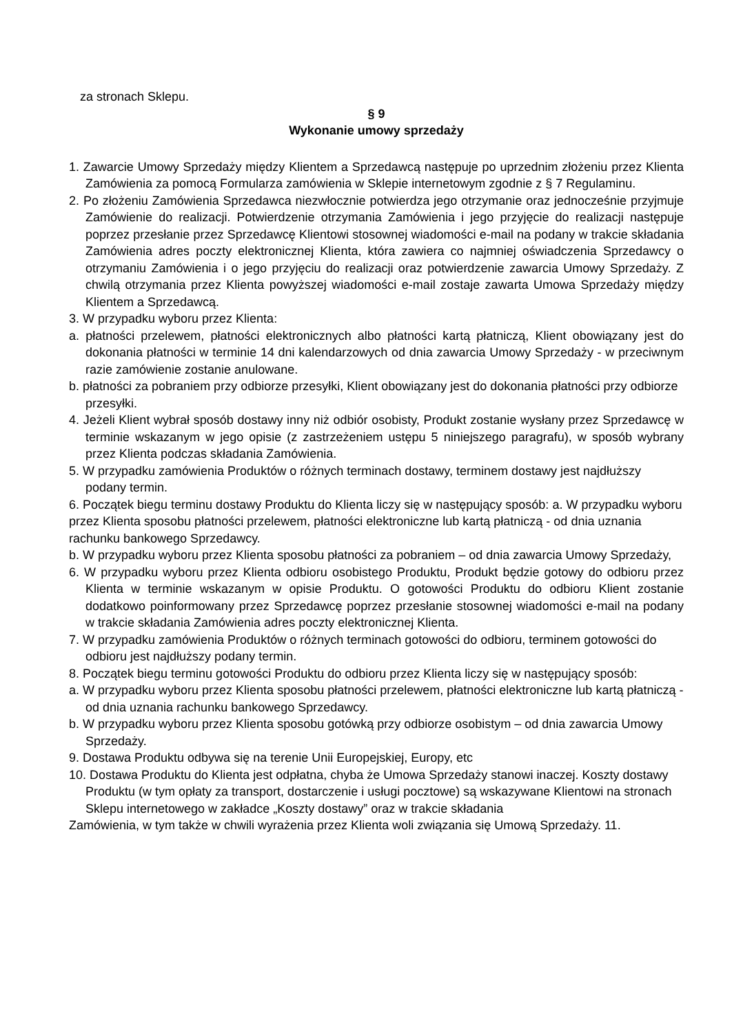za stronach Sklepu.
§ 9
Wykonanie umowy sprzedaży
1. Zawarcie Umowy Sprzedaży między Klientem a Sprzedawcą następuje po uprzednim złożeniu przez Klienta Zamówienia za pomocą Formularza zamówienia w Sklepie internetowym zgodnie z § 7 Regulaminu.
2. Po złożeniu Zamówienia Sprzedawca niezwłocznie potwierdza jego otrzymanie oraz jednocześnie przyjmuje Zamówienie do realizacji. Potwierdzenie otrzymania Zamówienia i jego przyjęcie do realizacji następuje poprzez przesłanie przez Sprzedawcę Klientowi stosownej wiadomości e-mail na podany w trakcie składania Zamówienia adres poczty elektronicznej Klienta, która zawiera co najmniej oświadczenia Sprzedawcy o otrzymaniu Zamówienia i o jego przyjęciu do realizacji oraz potwierdzenie zawarcia Umowy Sprzedaży. Z chwilą otrzymania przez Klienta powyższej wiadomości e-mail zostaje zawarta Umowa Sprzedaży między Klientem a Sprzedawcą.
3. W przypadku wyboru przez Klienta:
a. płatności przelewem, płatności elektronicznych albo płatności kartą płatniczą, Klient obowiązany jest do dokonania płatności w terminie 14 dni kalendarzowych od dnia zawarcia Umowy Sprzedaży - w przeciwnym razie zamówienie zostanie anulowane.
b. płatności za pobraniem przy odbiorze przesyłki, Klient obowiązany jest do dokonania płatności przy odbiorze przesyłki.
4. Jeżeli Klient wybrał sposób dostawy inny niż odbiór osobisty, Produkt zostanie wysłany przez Sprzedawcę w terminie wskazanym w jego opisie (z zastrzeżeniem ustępu 5 niniejszego paragrafu), w sposób wybrany przez Klienta podczas składania Zamówienia.
5. W przypadku zamówienia Produktów o różnych terminach dostawy, terminem dostawy jest najdłuższy podany termin.
6. Początek biegu terminu dostawy Produktu do Klienta liczy się w następujący sposób: a. W przypadku wyboru przez Klienta sposobu płatności przelewem, płatności elektroniczne lub kartą płatniczą - od dnia uznania rachunku bankowego Sprzedawcy.
b. W przypadku wyboru przez Klienta sposobu płatności za pobraniem – od dnia zawarcia Umowy Sprzedaży,
6. W przypadku wyboru przez Klienta odbioru osobistego Produktu, Produkt będzie gotowy do odbioru przez Klienta w terminie wskazanym w opisie Produktu. O gotowości Produktu do odbioru Klient zostanie dodatkowo poinformowany przez Sprzedawcę poprzez przesłanie stosownej wiadomości e-mail na podany w trakcie składania Zamówienia adres poczty elektronicznej Klienta.
7. W przypadku zamówienia Produktów o różnych terminach gotowości do odbioru, terminem gotowości do odbioru jest najdłuższy podany termin.
8. Początek biegu terminu gotowości Produktu do odbioru przez Klienta liczy się w następujący sposób:
a. W przypadku wyboru przez Klienta sposobu płatności przelewem, płatności elektroniczne lub kartą płatniczą - od dnia uznania rachunku bankowego Sprzedawcy.
b. W przypadku wyboru przez Klienta sposobu gotówką przy odbiorze osobistym – od dnia zawarcia Umowy Sprzedaży.
9. Dostawa Produktu odbywa się na terenie Unii Europejskiej, Europy, etc
10. Dostawa Produktu do Klienta jest odpłatna, chyba że Umowa Sprzedaży stanowi inaczej. Koszty dostawy Produktu (w tym opłaty za transport, dostarczenie i usługi pocztowe) są wskazywane Klientowi na stronach Sklepu internetowego w zakładce „Koszty dostawy” oraz w trakcie składania
Zamówienia, w tym także w chwili wyrażenia przez Klienta woli związania się Umową Sprzedaży. 11.